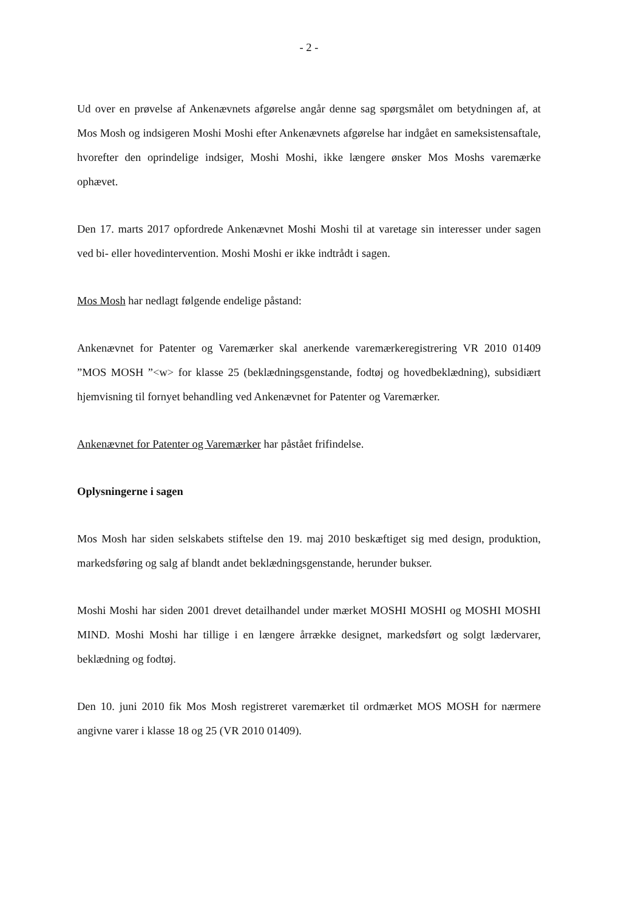- 2 -
Ud over en prøvelse af Ankenævnets afgørelse angår denne sag spørgsmålet om betydningen af, at Mos Mosh og indsigeren Moshi Moshi efter Ankenævnets afgørelse har indgået en sameksistensaftale, hvorefter den oprindelige indsiger, Moshi Moshi, ikke længere ønsker Mos Moshs varemærke ophævet.
Den 17. marts 2017 opfordrede Ankenævnet Moshi Moshi til at varetage sin interesser under sagen ved bi- eller hovedintervention. Moshi Moshi er ikke indtrådt i sagen.
Mos Mosh har nedlagt følgende endelige påstand:
Ankenævnet for Patenter og Varemærker skal anerkende varemærkeregistrering VR 2010 01409 ”MOS MOSH ”<w> for klasse 25 (beklædningsgenstande, fodtøj og hovedbeklædning), subsidiært hjemvisning til fornyet behandling ved Ankenævnet for Patenter og Varemærker.
Ankenævnet for Patenter og Varemærker har påstået frifindelse.
Oplysningerne i sagen
Mos Mosh har siden selskabets stiftelse den 19. maj 2010 beskæftiget sig med design, produktion, markedsføring og salg af blandt andet beklædningsgenstande, herunder bukser.
Moshi Moshi har siden 2001 drevet detailhandel under mærket MOSHI MOSHI og MOSHI MOSHI MIND. Moshi Moshi har tillige i en længere årrække designet, markedsført og solgt lædervarer, beklædning og fodtøj.
Den 10. juni 2010 fik Mos Mosh registreret varemærket til ordmærket MOS MOSH for nærmere angivne varer i klasse 18 og 25 (VR 2010 01409).